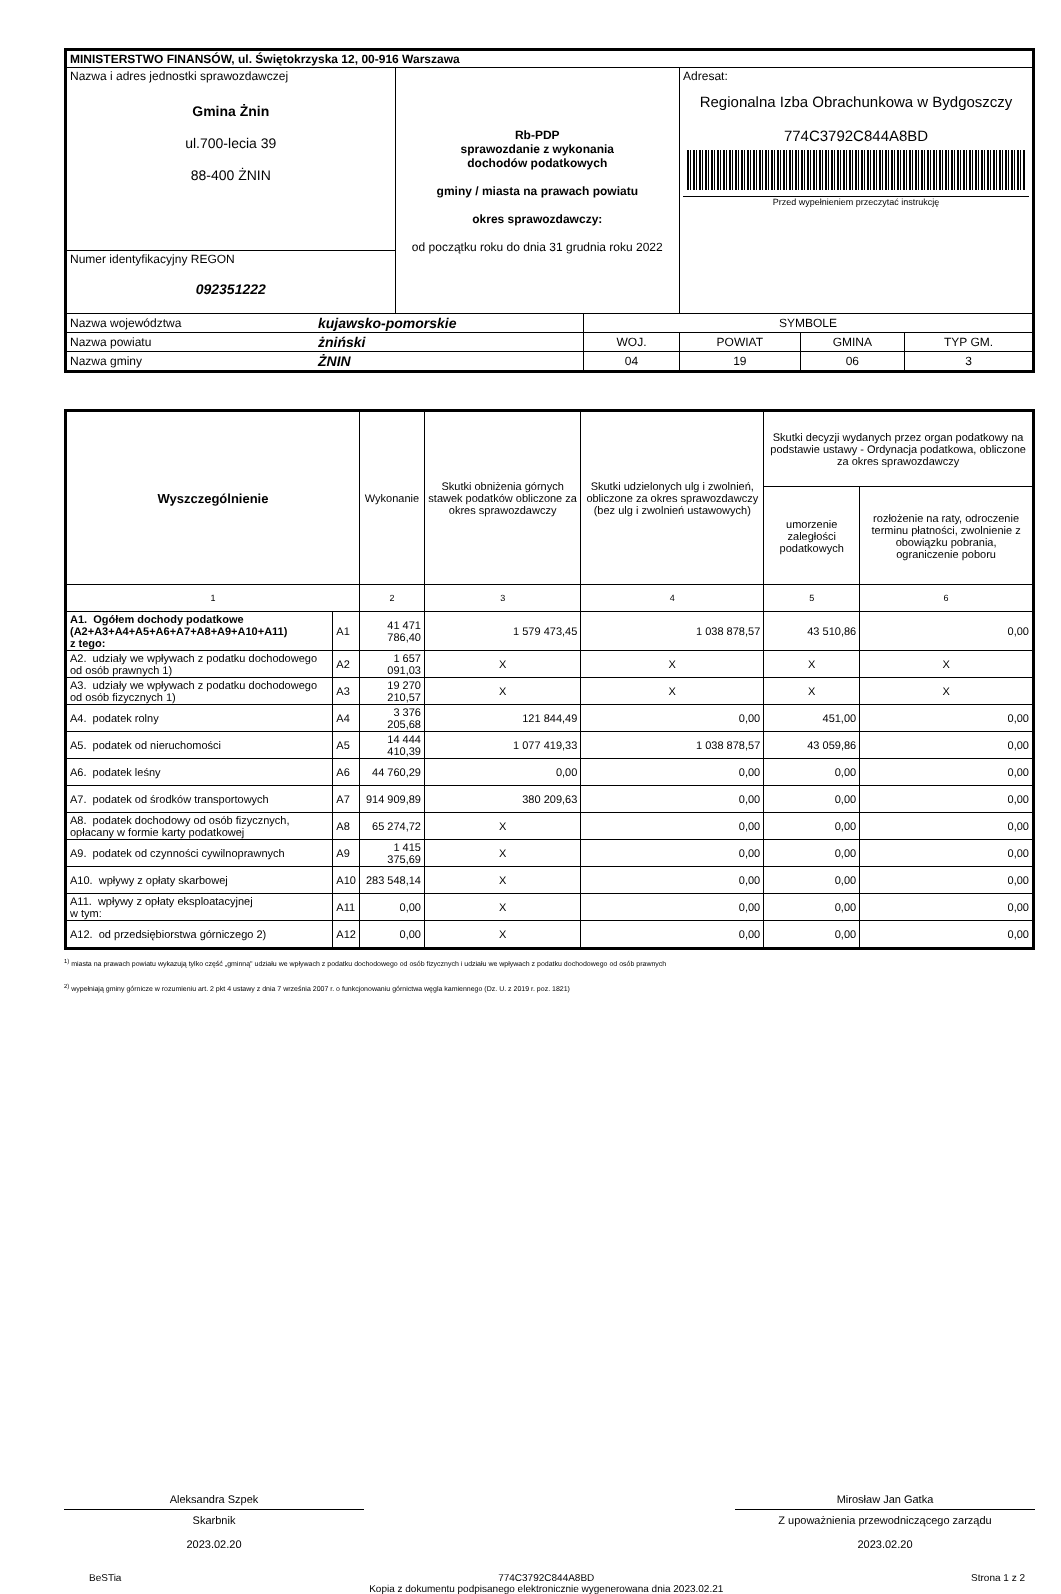| MINISTERSTWO FINANSÓW, ul. Świętokrzyska 12, 00-916 Warszawa | | | | | | |
| Nazwa i adres jednostki sprawozdawczej Gmina Żnin ul.700-lecia 39 88-400 ŻNIN | | Rb-PDP sprawozdanie z wykonania dochodów podatkowych gminy / miasta na prawach powiatu okres sprawozdawczy: od początku roku do dnia 31 grudnia roku 2022 | | Adresat: Regionalna Izba Obrachunkowa w Bydgoszczy 774C3792C844A8BD Przed wypełnieniem przeczytać instrukcję | | |
| Numer identyfikacyjny REGON 092351222 | | | | | | |
| Nazwa województwa | kujawsko-pomorskie | | SYMBOLE | | | |
| Nazwa powiatu | żniński | | WOJ. | POWIAT | GMINA | TYP GM. |
| Nazwa gminy | ŻNIN | | 04 | 19 | 06 | 3 |
| Wyszczególnienie | | Wykonanie | Skutki obniżenia górnych stawek podatków obliczone za okres sprawozdawczy | Skutki udzielonych ulg i zwolnień, obliczone za okres sprawozdawczy (bez ulg i zwolnień ustawowych) | Skutki decyzji wydanych przez organ podatkowy na podstawie ustawy - Ordynacja podatkowa, obliczone za okres sprawozdawczy | |
| --- | --- | --- | --- | --- | --- | --- |
| | | | | | umorzenie zaległości podatkowych | rozłożenie na raty, odroczenie terminu płatności, zwolnienie z obowiązku pobrania, ograniczenie poboru |
| 1 | | 2 | 3 | 4 | 5 | 6 |
| A1. Ogółem dochody podatkowe (A2+A3+A4+A5+A6+A7+A8+A9+A10+A11) z tego: | A1 | 41 471 786,40 | 1 579 473,45 | 1 038 878,57 | 43 510,86 | 0,00 |
| A2. udziały we wpływach z podatku dochodowego od osób prawnych 1) | A2 | 1 657 091,03 | X | X | X | X |
| A3. udziały we wpływach z podatku dochodowego od osób fizycznych 1) | A3 | 19 270 210,57 | X | X | X | X |
| A4. podatek rolny | A4 | 3 376 205,68 | 121 844,49 | 0,00 | 451,00 | 0,00 |
| A5. podatek od nieruchomości | A5 | 14 444 410,39 | 1 077 419,33 | 1 038 878,57 | 43 059,86 | 0,00 |
| A6. podatek leśny | A6 | 44 760,29 | 0,00 | 0,00 | 0,00 | 0,00 |
| A7. podatek od środków transportowych | A7 | 914 909,89 | 380 209,63 | 0,00 | 0,00 | 0,00 |
| A8. podatek dochodowy od osób fizycznych, opłacany w formie karty podatkowej | A8 | 65 274,72 | X | 0,00 | 0,00 | 0,00 |
| A9. podatek od czynności cywilnoprawnych | A9 | 1 415 375,69 | X | 0,00 | 0,00 | 0,00 |
| A10. wpływy z opłaty skarbowej | A10 | 283 548,14 | X | 0,00 | 0,00 | 0,00 |
| A11. wpływy z opłaty eksploatacyjnej w tym: | A11 | 0,00 | X | 0,00 | 0,00 | 0,00 |
| A12. od przedsiębiorstwa górniczego 2) | A12 | 0,00 | X | 0,00 | 0,00 | 0,00 |
<sup>1)</sup> miasta na prawach powiatu wykazują tylko część „gminną" udziału we wpływach z podatku dochodowego od osób fizycznych i udziału we wpływach z podatku dochodowego od osób prawnych
<sup>2)</sup> wypełniają gminy górnicze w rozumieniu art. 2 pkt 4 ustawy z dnia 7 września 2007 r. o funkcjonowaniu górnictwa węgla kamiennego (Dz. U. z 2019 r. poz. 1821)
Aleksandra Szpek
Skarbnik
2023.02.20
Mirosław Jan Gatka
Z upoważnienia przewodniczącego zarządu
2023.02.20
BeSTia 774C3792C844A8BD
Kopia z dokumentu podpisanego elektronicznie wygenerowana dnia 2023.02.21 Strona 1 z 2